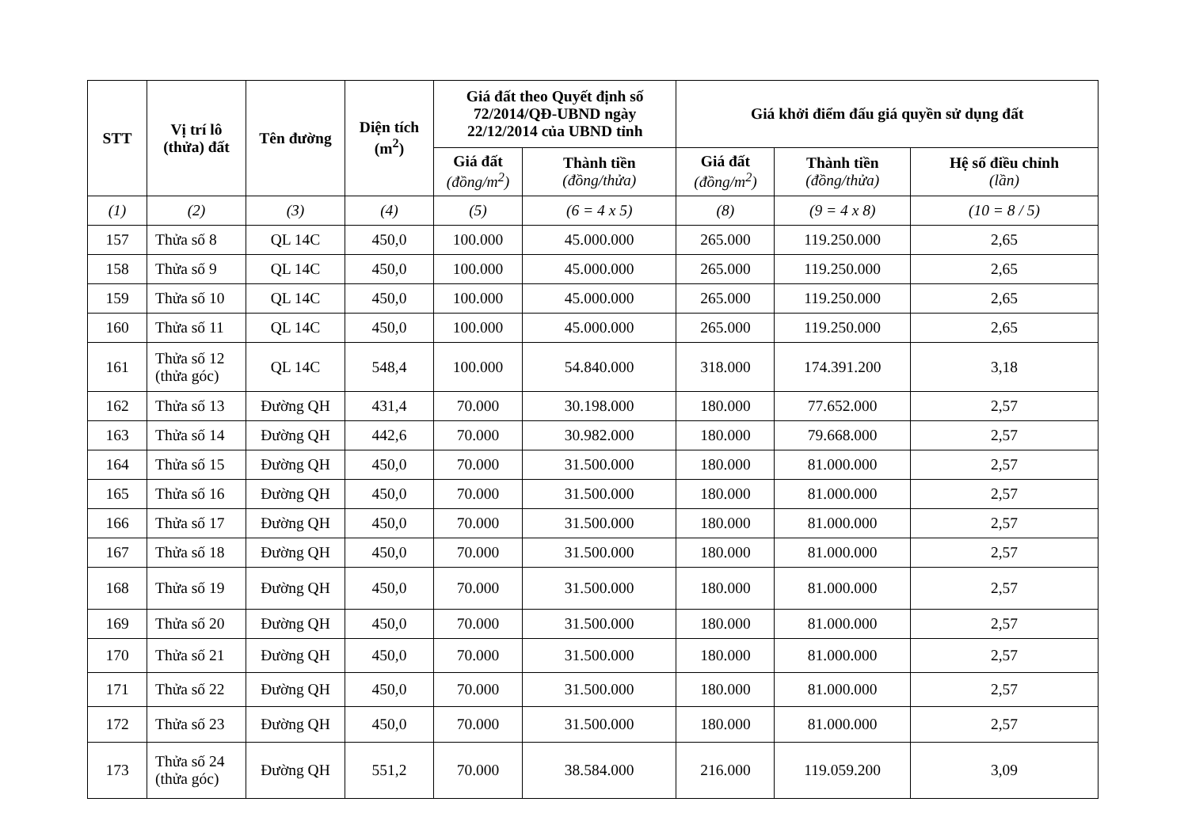| STT | Vị trí lô (thửa) đất | Tên đường | Diện tích (m<sup>2</sup>) | Giá đất theo Quyết định số 72/2014/QĐ-UBND ngày 22/12/2014 của UBND tỉnh | | Giá khởi điểm đấu giá quyền sử dụng đất | | |
| --- | --- | --- | --- | --- | --- | --- | --- | --- |
| | | | | Giá đất (đồng/m<sup>2</sup>) | Thành tiền (đồng/thửa) | Giá đất (đồng/m<sup>2</sup>) | Thành tiền (đồng/thửa) | Hệ số điều chỉnh (lần) |
| (1) | (2) | (3) | (4) | (5) | (6 = 4 x 5) | (8) | (9 = 4 x 8) | (10 = 8 / 5) |
| 157 | Thửa số 8 | QL 14C | 450,0 | 100.000 | 45.000.000 | 265.000 | 119.250.000 | 2,65 |
| 158 | Thửa số 9 | QL 14C | 450,0 | 100.000 | 45.000.000 | 265.000 | 119.250.000 | 2,65 |
| 159 | Thửa số 10 | QL 14C | 450,0 | 100.000 | 45.000.000 | 265.000 | 119.250.000 | 2,65 |
| 160 | Thửa số 11 | QL 14C | 450,0 | 100.000 | 45.000.000 | 265.000 | 119.250.000 | 2,65 |
| 161 | Thửa số 12 (thửa góc) | QL 14C | 548,4 | 100.000 | 54.840.000 | 318.000 | 174.391.200 | 3,18 |
| 162 | Thửa số 13 | Đường QH | 431,4 | 70.000 | 30.198.000 | 180.000 | 77.652.000 | 2,57 |
| 163 | Thửa số 14 | Đường QH | 442,6 | 70.000 | 30.982.000 | 180.000 | 79.668.000 | 2,57 |
| 164 | Thửa số 15 | Đường QH | 450,0 | 70.000 | 31.500.000 | 180.000 | 81.000.000 | 2,57 |
| 165 | Thửa số 16 | Đường QH | 450,0 | 70.000 | 31.500.000 | 180.000 | 81.000.000 | 2,57 |
| 166 | Thửa số 17 | Đường QH | 450,0 | 70.000 | 31.500.000 | 180.000 | 81.000.000 | 2,57 |
| 167 | Thửa số 18 | Đường QH | 450,0 | 70.000 | 31.500.000 | 180.000 | 81.000.000 | 2,57 |
| 168 | Thửa số 19 | Đường QH | 450,0 | 70.000 | 31.500.000 | 180.000 | 81.000.000 | 2,57 |
| 169 | Thửa số 20 | Đường QH | 450,0 | 70.000 | 31.500.000 | 180.000 | 81.000.000 | 2,57 |
| 170 | Thửa số 21 | Đường QH | 450,0 | 70.000 | 31.500.000 | 180.000 | 81.000.000 | 2,57 |
| 171 | Thửa số 22 | Đường QH | 450,0 | 70.000 | 31.500.000 | 180.000 | 81.000.000 | 2,57 |
| 172 | Thửa số 23 | Đường QH | 450,0 | 70.000 | 31.500.000 | 180.000 | 81.000.000 | 2,57 |
| 173 | Thửa số 24 (thửa góc) | Đường QH | 551,2 | 70.000 | 38.584.000 | 216.000 | 119.059.200 | 3,09 |